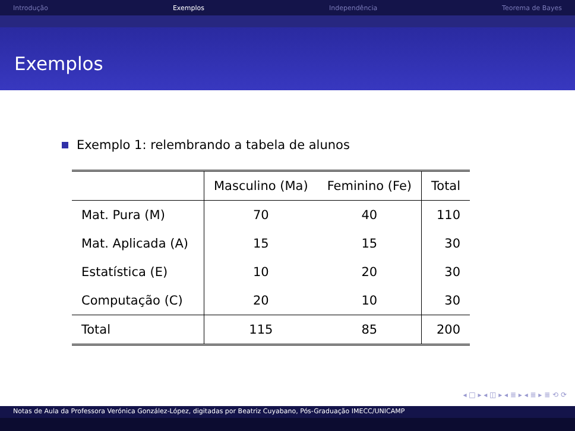Introdução Exemplos Independência Teorema de Bayes
Exemplos
Exemplo 1: relembrando a tabela de alunos
| | Masculino (Ma) | Feminino (Fe) | Total |
| --- | --- | --- | --- |
| Mat. Pura (M) | 70 | 40 | 110 |
| Mat. Aplicada (A) | 15 | 15 | 30 |
| Estatística (E) | 10 | 20 | 30 |
| Computação (C) | 20 | 10 | 30 |
| Total | 115 | 85 | 200 |
◂ □ ▸ ◂ ◫ ▸ ◂ ≣ ▸ ◂ ≣ ▸ ≣ ⟲ ⟳
Notas de Aula da Professora Verónica González-López, digitadas por Beatriz Cuyabano, Pós-Graduação IMECC/UNICAMP